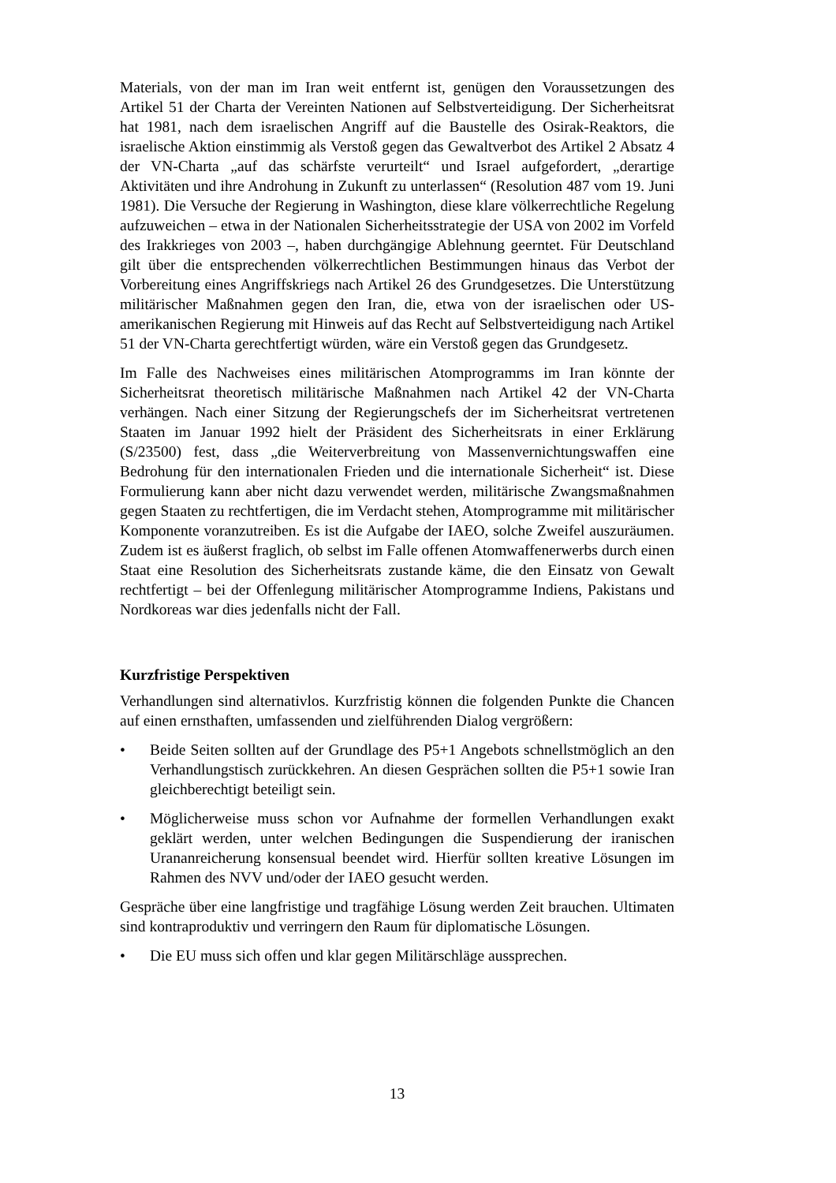Materials, von der man im Iran weit entfernt ist, genügen den Voraussetzungen des Artikel 51 der Charta der Vereinten Nationen auf Selbstverteidigung. Der Sicherheitsrat hat 1981, nach dem israelischen Angriff auf die Baustelle des Osirak-Reaktors, die israelische Aktion einstimmig als Verstoß gegen das Gewaltverbot des Artikel 2 Absatz 4 der VN-Charta „auf das schärfste verurteilt“ und Israel aufgefordert, „derartige Aktivitäten und ihre Androhung in Zukunft zu unterlassen“ (Resolution 487 vom 19. Juni 1981). Die Versuche der Regierung in Washington, diese klare völkerrechtliche Regelung aufzuweichen – etwa in der Nationalen Sicherheitsstrategie der USA von 2002 im Vorfeld des Irakkrieges von 2003 –, haben durchgängige Ablehnung geerntet. Für Deutschland gilt über die entsprechenden völkerrechtlichen Bestimmungen hinaus das Verbot der Vorbereitung eines Angriffskriegs nach Artikel 26 des Grundgesetzes. Die Unterstützung militärischer Maßnahmen gegen den Iran, die, etwa von der israelischen oder US-amerikanischen Regierung mit Hinweis auf das Recht auf Selbstverteidigung nach Artikel 51 der VN-Charta gerechtfertigt würden, wäre ein Verstoß gegen das Grundgesetz.
Im Falle des Nachweises eines militärischen Atomprogramms im Iran könnte der Sicherheitsrat theoretisch militärische Maßnahmen nach Artikel 42 der VN-Charta verhängen. Nach einer Sitzung der Regierungschefs der im Sicherheitsrat vertretenen Staaten im Januar 1992 hielt der Präsident des Sicherheitsrats in einer Erklärung (S/23500) fest, dass „die Weiterverbreitung von Massenvernichtungswaffen eine Bedrohung für den internationalen Frieden und die internationale Sicherheit“ ist. Diese Formulierung kann aber nicht dazu verwendet werden, militärische Zwangsmaßnahmen gegen Staaten zu rechtfertigen, die im Verdacht stehen, Atomprogramme mit militärischer Komponente voranzutreiben. Es ist die Aufgabe der IAEO, solche Zweifel auszuräumen. Zudem ist es äußerst fraglich, ob selbst im Falle offenen Atomwaffenerwerbs durch einen Staat eine Resolution des Sicherheitsrats zustande käme, die den Einsatz von Gewalt rechtfertigt – bei der Offenlegung militärischer Atomprogramme Indiens, Pakistans und Nordkoreas war dies jedenfalls nicht der Fall.
Kurzfristige Perspektiven
Verhandlungen sind alternativlos. Kurzfristig können die folgenden Punkte die Chancen auf einen ernsthaften, umfassenden und zielführenden Dialog vergrößern:
• Beide Seiten sollten auf der Grundlage des P5+1 Angebots schnellstmöglich an den Verhandlungstisch zurückkehren. An diesen Gesprächen sollten die P5+1 sowie Iran gleichberechtigt beteiligt sein.
• Möglicherweise muss schon vor Aufnahme der formellen Verhandlungen exakt geklärt werden, unter welchen Bedingungen die Suspendierung der iranischen Urananreicherung konsensual beendet wird. Hierfür sollten kreative Lösungen im Rahmen des NVV und/oder der IAEO gesucht werden.
Gespräche über eine langfristige und tragfähige Lösung werden Zeit brauchen. Ultimaten sind kontraproduktiv und verringern den Raum für diplomatische Lösungen.
• Die EU muss sich offen und klar gegen Militärschläge aussprechen.
13